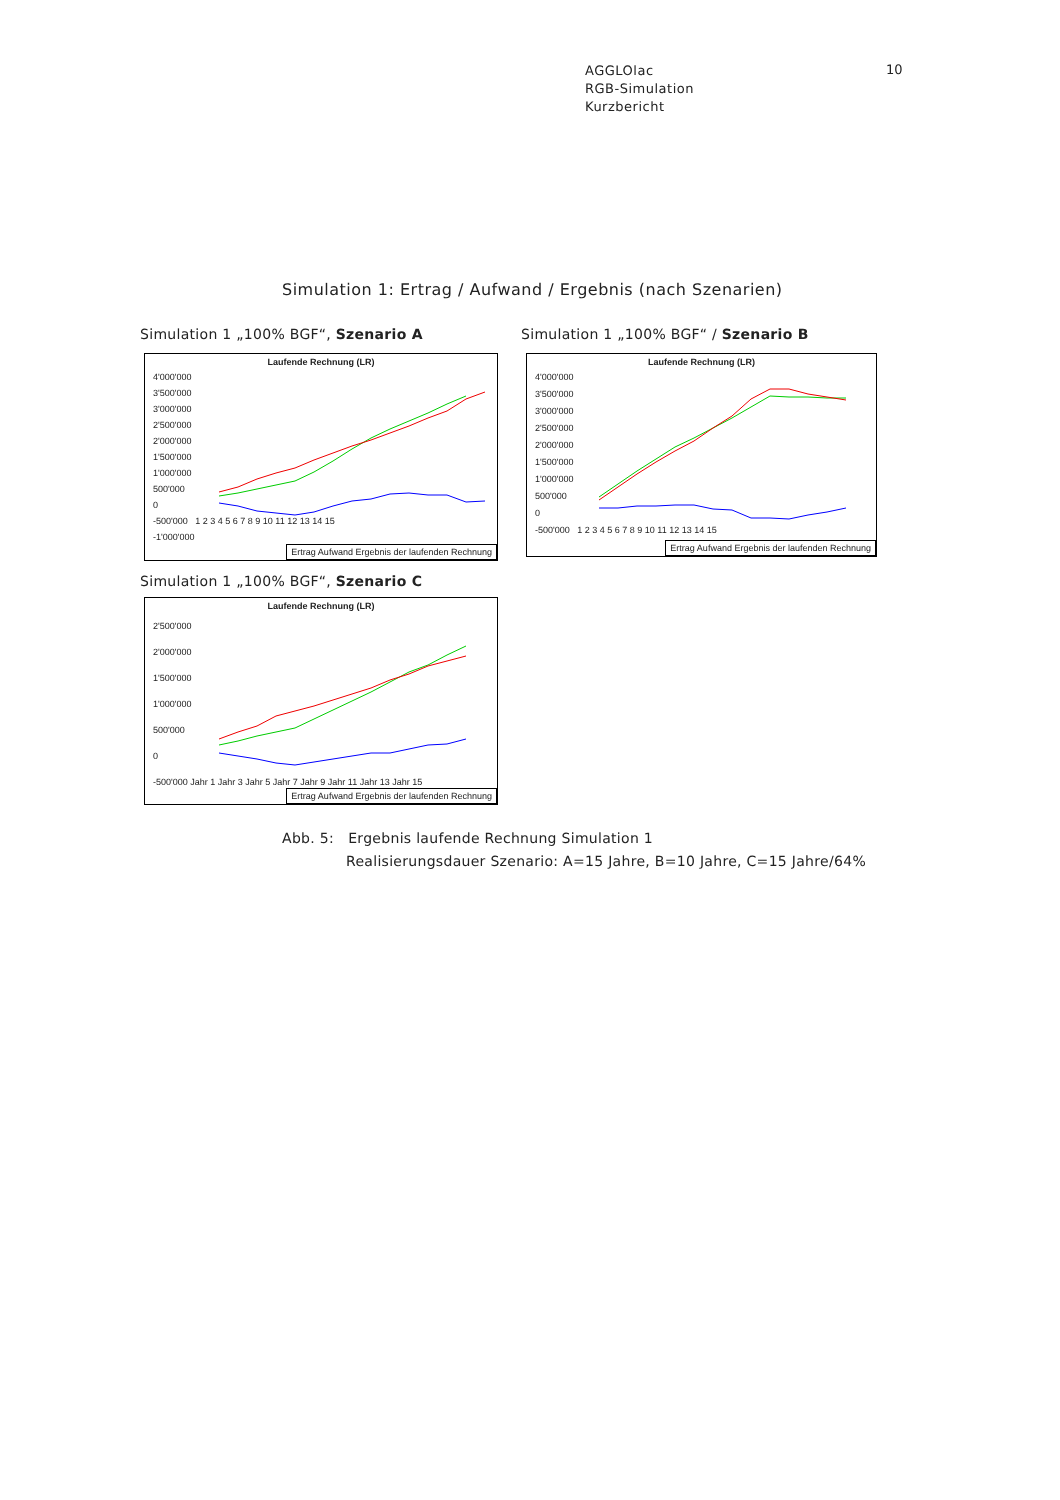AGGLOlac
RGB-Simulation
Kurzbericht
10
Simulation 1: Ertrag / Aufwand / Ergebnis (nach Szenarien)
Simulation 1 „100% BGF“, Szenario A
Laufende Rechnung (LR)
4'000'000
3'500'000
3'000'000
2'500'000
2'000'000
1'500'000
1'000'000
500'000
0
-500'000 1 2 3 4 5 6 7 8 9 10 11 12 13 14 15
-1'000'000
Ertrag Aufwand Ergebnis der laufenden Rechnung
Simulation 1 „100% BGF“ / Szenario B
Laufende Rechnung (LR)
4'000'000
3'500'000
3'000'000
2'500'000
2'000'000
1'500'000
1'000'000
500'000
0
-500'000 1 2 3 4 5 6 7 8 9 10 11 12 13 14 15
Ertrag Aufwand Ergebnis der laufenden Rechnung
Simulation 1 „100% BGF“, Szenario C
Laufende Rechnung (LR)
2'500'000
2'000'000
1'500'000
1'000'000
500'000
0
-500'000 Jahr 1 Jahr 3 Jahr 5 Jahr 7 Jahr 9 Jahr 11 Jahr 13 Jahr 15
Ertrag Aufwand Ergebnis der laufenden Rechnung
Abb. 5: Ergebnis laufende Rechnung Simulation 1
Realisierungsdauer Szenario: A=15 Jahre, B=10 Jahre, C=15 Jahre/64%